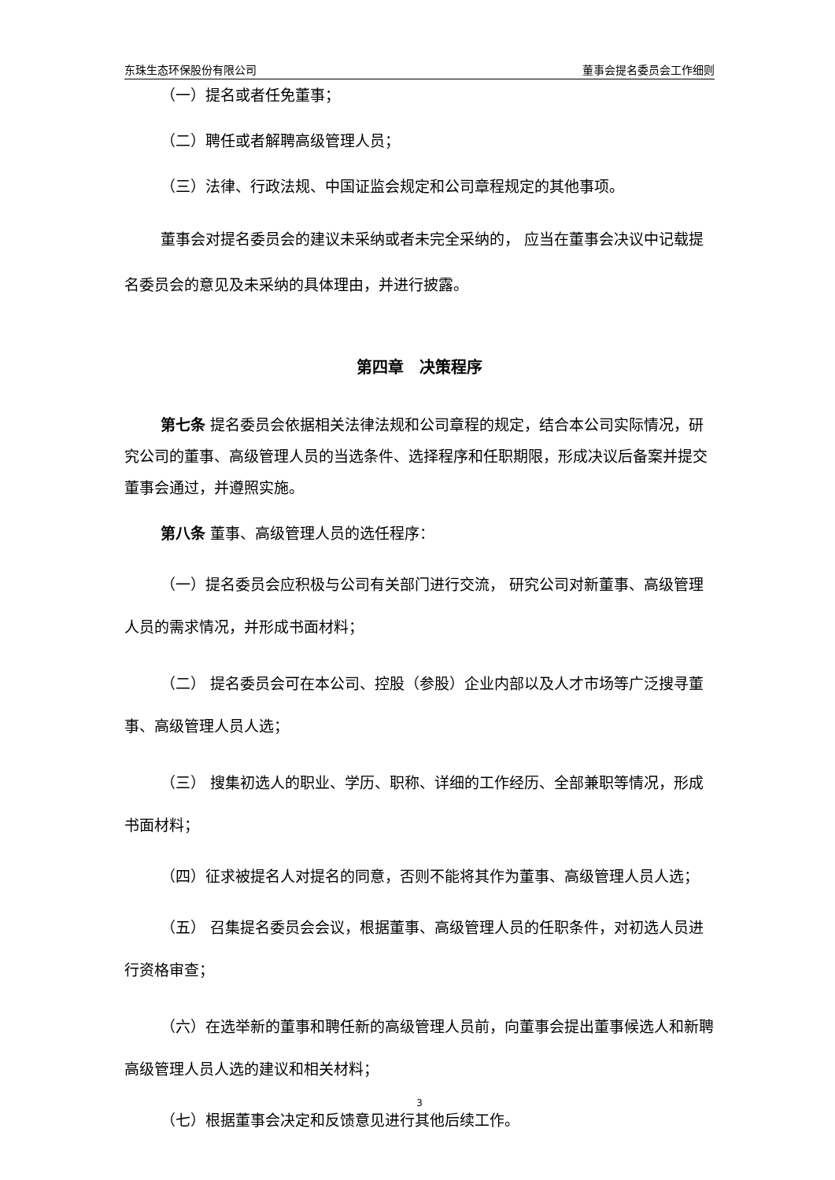东珠生态环保股份有限公司 董事会提名委员会工作细则
（一）提名或者任免董事；
（二）聘任或者解聘高级管理人员；
（三）法律、行政法规、中国证监会规定和公司章程规定的其他事项。
董事会对提名委员会的建议未采纳或者未完全采纳的， 应当在董事会决议中记载提名委员会的意见及未采纳的具体理由，并进行披露。
第四章　决策程序
第七条 提名委员会依据相关法律法规和公司章程的规定，结合本公司实际情况，研究公司的董事、高级管理人员的当选条件、选择程序和任职期限，形成决议后备案并提交董事会通过，并遵照实施。
第八条 董事、高级管理人员的选任程序：
（一）提名委员会应积极与公司有关部门进行交流， 研究公司对新董事、高级管理人员的需求情况，并形成书面材料；
（二） 提名委员会可在本公司、控股（参股）企业内部以及人才市场等广泛搜寻董事、高级管理人员人选；
（三） 搜集初选人的职业、学历、职称、详细的工作经历、全部兼职等情况，形成书面材料；
（四）征求被提名人对提名的同意，否则不能将其作为董事、高级管理人员人选；
（五） 召集提名委员会会议，根据董事、高级管理人员的任职条件，对初选人员进行资格审查；
（六）在选举新的董事和聘任新的高级管理人员前，向董事会提出董事候选人和新聘高级管理人员人选的建议和相关材料；
（七）根据董事会决定和反馈意见进行其他后续工作。
3